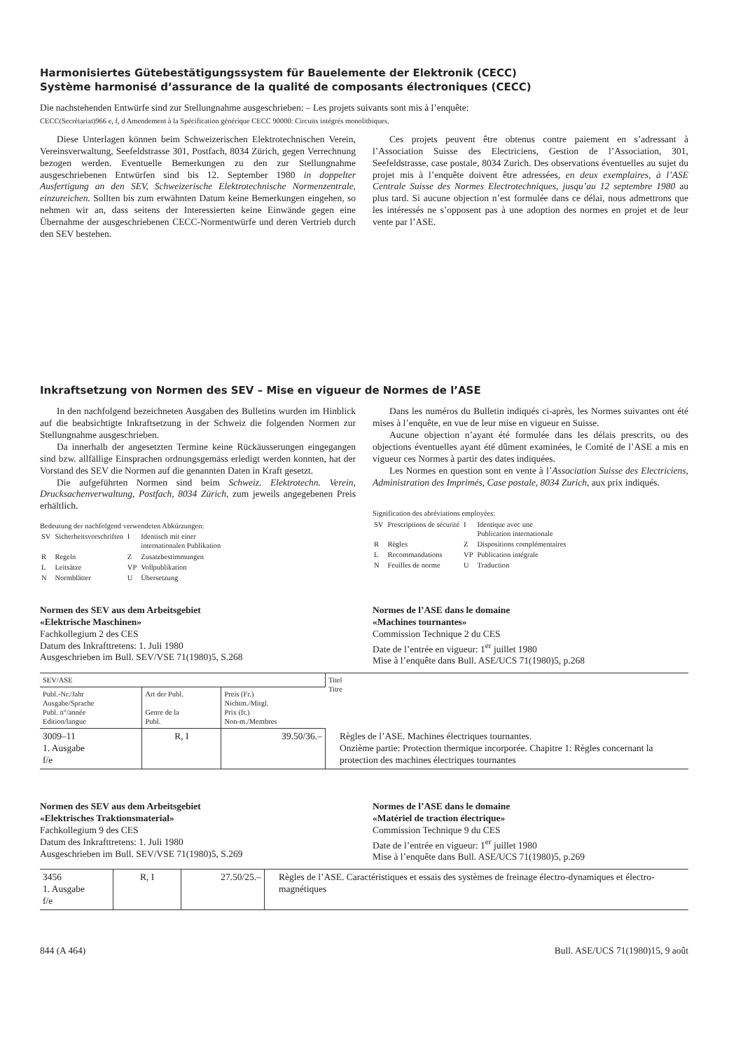Harmonisiertes Gütebestätigungssystem für Bauelemente der Elektronik (CECC)
Système harmonisé d’assurance de la qualité de composants électroniques (CECC)
Die nachstehenden Entwürfe sind zur Stellungnahme ausgeschrieben: – Les projets suivants sont mis à l’enquête:
CECC(Secrétariat)966 e, f, d Amendement à la Spécification générique CECC 90000: Circuits intégrés monolithiques.
Diese Unterlagen können beim Schweizerischen Elektrotechnischen Verein, Vereinsverwaltung, Seefeldstrasse 301, Postfach, 8034 Zürich, gegen Verrechnung bezogen werden. Eventuelle Bemerkungen zu den zur Stellungnahme ausgeschriebenen Entwürfen sind bis 12. September 1980 in doppelter Ausfertigung an den SEV, Schweizerische Elektrotechnische Normenzentrale, einzureichen. Sollten bis zum erwähnten Datum keine Bemerkungen eingehen, so nehmen wir an, dass seitens der Interessierten keine Einwände gegen eine Übernahme der ausgeschriebenen CECC-Normentwürfe und deren Vertrieb durch den SEV bestehen.
Ces projets peuvent être obtenus contre paiement en s’adressant à l’Association Suisse des Electriciens, Gestion de l’Association, 301, Seefeldstrasse, case postale, 8034 Zurich. Des observations éventuelles au sujet du projet mis à l’enquête doivent être adressées, en deux exemplaires, à l’ASE Centrale Suisse des Normes Electrotechniques, jusqu’au 12 septembre 1980 au plus tard. Si aucune objection n’est formulée dans ce délai, nous admettrons que les intéressés ne s’opposent pas à une adoption des normes en projet et de leur vente par l’ASE.
Inkraftsetzung von Normen des SEV – Mise en vigueur de Normes de l’ASE
In den nachfolgend bezeichneten Ausgaben des Bulletins wurden im Hinblick auf die beabsichtigte Inkraftsetzung in der Schweiz die folgenden Normen zur Stellungnahme ausgeschrieben.
Da innerhalb der angesetzten Termine keine Rückäusserungen eingegangen sind bzw. allfällige Einsprachen ordnungsgemäss erledigt werden konnten, hat der Vorstand des SEV die Normen auf die genannten Daten in Kraft gesetzt.
Die aufgeführten Normen sind beim Schweiz. Elektrotechn. Verein, Drucksachenverwaltung, Postfach, 8034 Zürich, zum jeweils angegebenen Preis erhältlich.
Bedeutung der nachfolgend verwendeten Abkürzungen:
| SV | Sicherheitsvorschriften | I | Identisch mit einer internationalen Publikation |
| R | Regeln | Z | Zusatzbestimmungen |
| L | Leitsätze | VP | Vollpublikation |
| N | Normblätter | U | Übersetzung |
Dans les numéros du Bulletin indiqués ci-après, les Normes suivantes ont été mises à l’enquête, en vue de leur mise en vigueur en Suisse.
Aucune objection n’ayant été formulée dans les délais prescrits, ou des objections éventuelles ayant été dûment examinées, le Comité de l’ASE a mis en vigueur ces Normes à partir des dates indiquées.
Les Normes en question sont en vente à l’Association Suisse des Electriciens, Administration des Imprimés, Case postale, 8034 Zurich, aux prix indiqués.
Signification des abréviations employées:
| SV | Prescriptions de sécurité | I | Identique avec une Publication internationale |
| R | Règles | Z | Dispositions complémentaires |
| L | Recommandations | VP | Publication intégrale |
| N | Feuilles de norme | U | Traduction |
Normen des SEV aus dem Arbeitsgebiet
«Elektrische Maschinen»
Fachkollegium 2 des CES
Datum des Inkrafttretens: 1. Juli 1980
Ausgeschrieben im Bull. SEV/VSE 71(1980)5, S.268
Normes de l’ASE dans le domaine
«Machines tournantes»
Commission Technique 2 du CES
Date de l’entrée en vigueur: 1<sup>er</sup> juillet 1980
Mise à l’enquête dans Bull. ASE/UCS 71(1980)5, p.268
| SEV/ASE | | | Titel Titre |
| --- | --- | --- | --- |
| Publ.-Nr./Jahr Ausgabe/Sprache Publ. n°/année Edition/langue | Art der Publ. Genre de la Publ. | Preis (Fr.) Nichtm./Mitgl. Prix (fr.) Non-m./Membres | |
| 3009–11 1. Ausgabe f/e | R, I | 39.50/36.– | Règles de l’ASE. Machines électriques tournantes. Onzième partie: Protection thermique incorporée. Chapitre 1: Règles concernant la protection des machines électriques tournantes |
Normen des SEV aus dem Arbeitsgebiet
«Elektrisches Traktionsmaterial»
Fachkollegium 9 des CES
Datum des Inkrafttretens: 1. Juli 1980
Ausgeschrieben im Bull. SEV/VSE 71(1980)5, S.269
Normes de l’ASE dans le domaine
«Matériel de traction électrique»
Commission Technique 9 du CES
Date de l’entrée en vigueur: 1<sup>er</sup> juillet 1980
Mise à l’enquête dans Bull. ASE/UCS 71(1980)5, p.269
| 3456 1. Ausgabe f/e | R, I | 27.50/25.– | Règles de l’ASE. Caractéristiques et essais des systèmes de freinage électro-dynamiques et électro-magnétiques |
844 (A 464) Bull. ASE/UCS 71(1980)15, 9 août